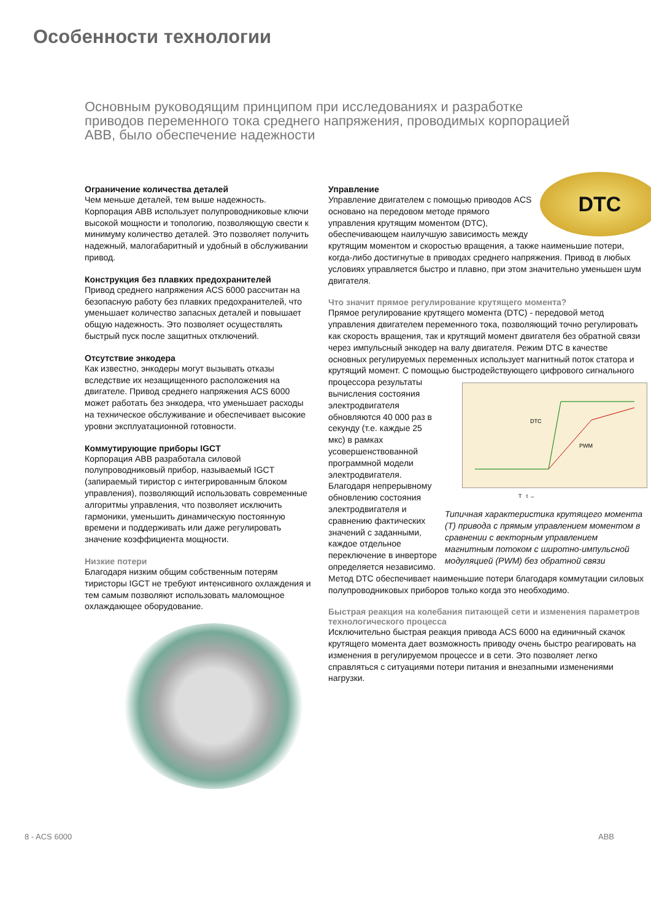Особенности технологии
Основным руководящим принципом при исследованиях и разработке приводов переменного тока среднего напряжения, проводимых корпорацией ABB, было обеспечение надежности
Ограничение количества деталей
Чем меньше деталей, тем выше надежность. Корпорация ABB использует полупроводниковые ключи высокой мощности и топологию, позволяющую свести к минимуму количество деталей. Это позволяет получить надежный, малогабаритный и удобный в обслуживании привод.
Конструкция без плавких предохранителей
Привод среднего напряжения ACS 6000 рассчитан на безопасную работу без плавких предохранителей, что уменьшает количество запасных деталей и повышает общую надежность. Это позволяет осуществлять быстрый пуск после защитных отключений.
Отсутствие энкодера
Как известно, энкодеры могут вызывать отказы вследствие их незащищенного расположения на двигателе. Привод среднего напряжения ACS 6000 может работать без энкодера, что уменьшает расходы на техническое обслуживание и обеспечивает высокие уровни эксплуатационной готовности.
Коммутирующие приборы IGCT
Корпорация ABB разработала силовой полупроводниковый прибор, называемый IGCT (запираемый тиристор с интегрированным блоком управления), позволяющий использовать современные алгоритмы управления, что позволяет исключить гармоники, уменьшить динамическую постоянную времени и поддерживать или даже регулировать значение коэффициента мощности.
Низкие потери
Благодаря низким общим собственным потерям тиристоры IGCT не требуют интенсивного охлаждения и тем самым позволяют использовать маломощное охлаждающее оборудование.
DTC
Управление
Управление двигателем с помощью приводов ACS основано на передовом методе прямого управления крутящим моментом (DTC), обеспечивающем наилучшую зависимость между крутящим моментом и скоростью вращения, а также наименьшие потери, когда-либо достигнутые в приводах среднего напряжения. Привод в любых условиях управляется быстро и плавно, при этом значительно уменьшен шум двигателя.
Что значит прямое регулирование крутящего момента?
Прямое регулирование крутящего момента (DTC) - передовой метод управления двигателем переменного тока, позволяющий точно регулировать как скорость вращения, так и крутящий момент двигателя без обратной связи через импульсный энкодер на валу двигателя. Режим DTC в качестве основных регулируемых переменных использует магнитный поток статора и крутящий момент. С помощью быстродействующего
DTC
PWM
T t →
Типичная характеристика крутящего момента (T) привода с прямым управлением моментом в сравнении с векторным управлением магнитным потоком с широтно-импульсной модуляцией (PWM) без обратной связи цифрового сигнального процессора результаты вычисления состояния электродвигателя обновляются 40 000 раз в секунду (т.е. каждые 25 мкс) в рамках усовершенствованной программной модели электродвигателя. Благодаря непрерывному обновлению состояния электродвигателя и сравнению фактических значений с заданными, каждое отдельное переключение в инверторе определяется независимо. Метод DTC обеспечивает наименьшие потери благодаря коммутации силовых полупроводниковых приборов только когда это необходимо.
Быстрая реакция на колебания питающей сети и изменения параметров технологического процесса
Исключительно быстрая реакция привода ACS 6000 на единичный скачок крутящего момента дает возможность приводу очень быстро реагировать на изменения в регулируемом процессе и в сети. Это позволяет легко справляться с ситуациями потери питания и внезапными изменениями нагрузки.
8 - ACS 6000 ABB